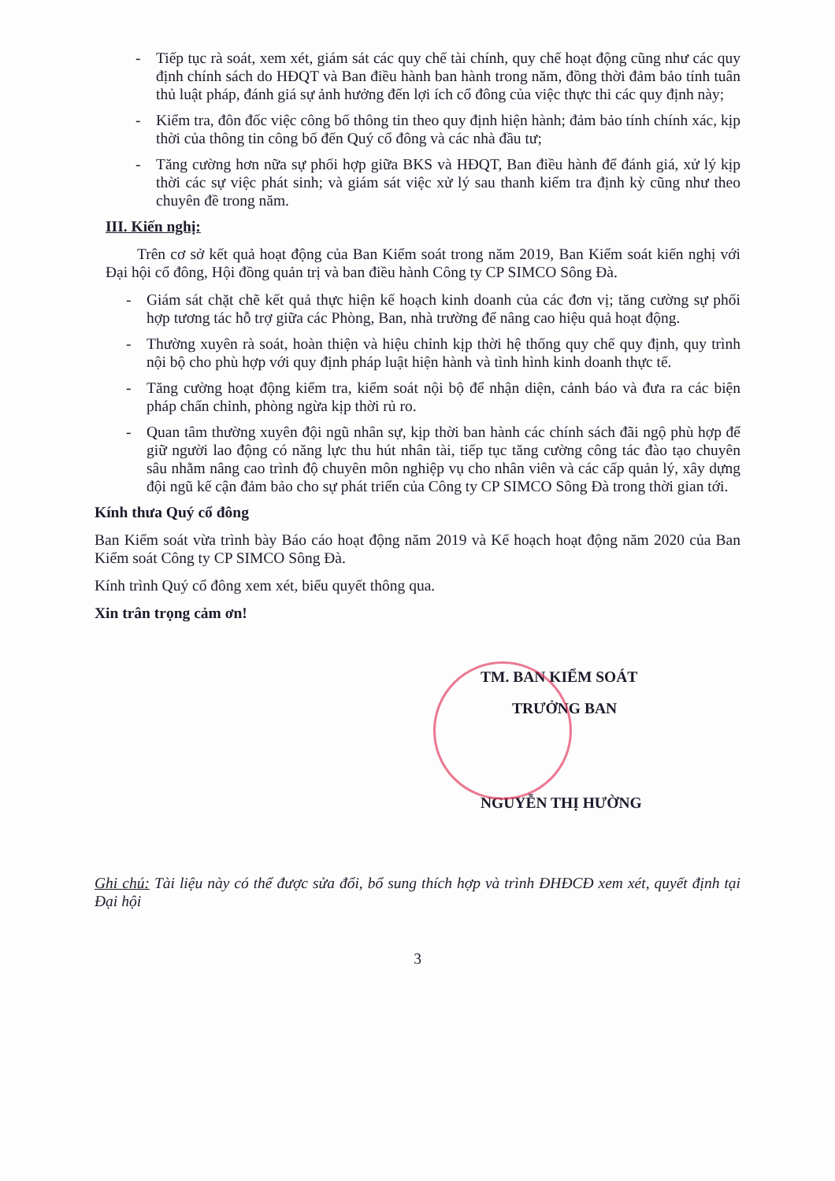- Tiếp tục rà soát, xem xét, giám sát các quy chế tài chính, quy chế hoạt động cũng như các quy định chính sách do HĐQT và Ban điều hành ban hành trong năm, đồng thời đảm bảo tính tuân thủ luật pháp, đánh giá sự ảnh hưởng đến lợi ích cổ đông của việc thực thi các quy định này;
- Kiểm tra, đôn đốc việc công bố thông tin theo quy định hiện hành; đảm bảo tính chính xác, kịp thời của thông tin công bố đến Quý cổ đông và các nhà đầu tư;
- Tăng cường hơn nữa sự phối hợp giữa BKS và HĐQT, Ban điều hành để đánh giá, xử lý kịp thời các sự việc phát sinh; và giám sát việc xử lý sau thanh kiểm tra định kỳ cũng như theo chuyên đề trong năm.
III. Kiến nghị:
Trên cơ sở kết quả hoạt động của Ban Kiểm soát trong năm 2019, Ban Kiểm soát kiến nghị với Đại hội cổ đông, Hội đồng quản trị và ban điều hành Công ty CP SIMCO Sông Đà.
- Giám sát chặt chẽ kết quả thực hiện kế hoạch kinh doanh của các đơn vị; tăng cường sự phối hợp tương tác hỗ trợ giữa các Phòng, Ban, nhà trường để nâng cao hiệu quả hoạt động.
- Thường xuyên rà soát, hoàn thiện và hiệu chỉnh kịp thời hệ thống quy chế quy định, quy trình nội bộ cho phù hợp với quy định pháp luật hiện hành và tình hình kinh doanh thực tế.
- Tăng cường hoạt động kiểm tra, kiểm soát nội bộ để nhận diện, cảnh báo và đưa ra các biện pháp chấn chỉnh, phòng ngừa kịp thời rủ ro.
- Quan tâm thường xuyên đội ngũ nhân sự, kịp thời ban hành các chính sách đãi ngộ phù hợp để giữ người lao động có năng lực thu hút nhân tài, tiếp tục tăng cường công tác đào tạo chuyên sâu nhằm nâng cao trình độ chuyên môn nghiệp vụ cho nhân viên và các cấp quản lý, xây dựng đội ngũ kế cận đảm bảo cho sự phát triển của Công ty CP SIMCO Sông Đà trong thời gian tới.
Kính thưa Quý cổ đông
Ban Kiểm soát vừa trình bày Báo cáo hoạt động năm 2019 và Kế hoạch hoạt động năm 2020 của Ban Kiểm soát Công ty CP SIMCO Sông Đà.
Kính trình Quý cổ đông xem xét, biểu quyết thông qua.
Xin trân trọng cảm ơn!
TM. BAN KIỂM SOÁT
TRƯỞNG BAN
NGUYỄN THỊ HƯỜNG
Ghi chú: Tài liệu này có thể được sửa đổi, bổ sung thích hợp và trình ĐHĐCĐ xem xét, quyết định tại Đại hội
3